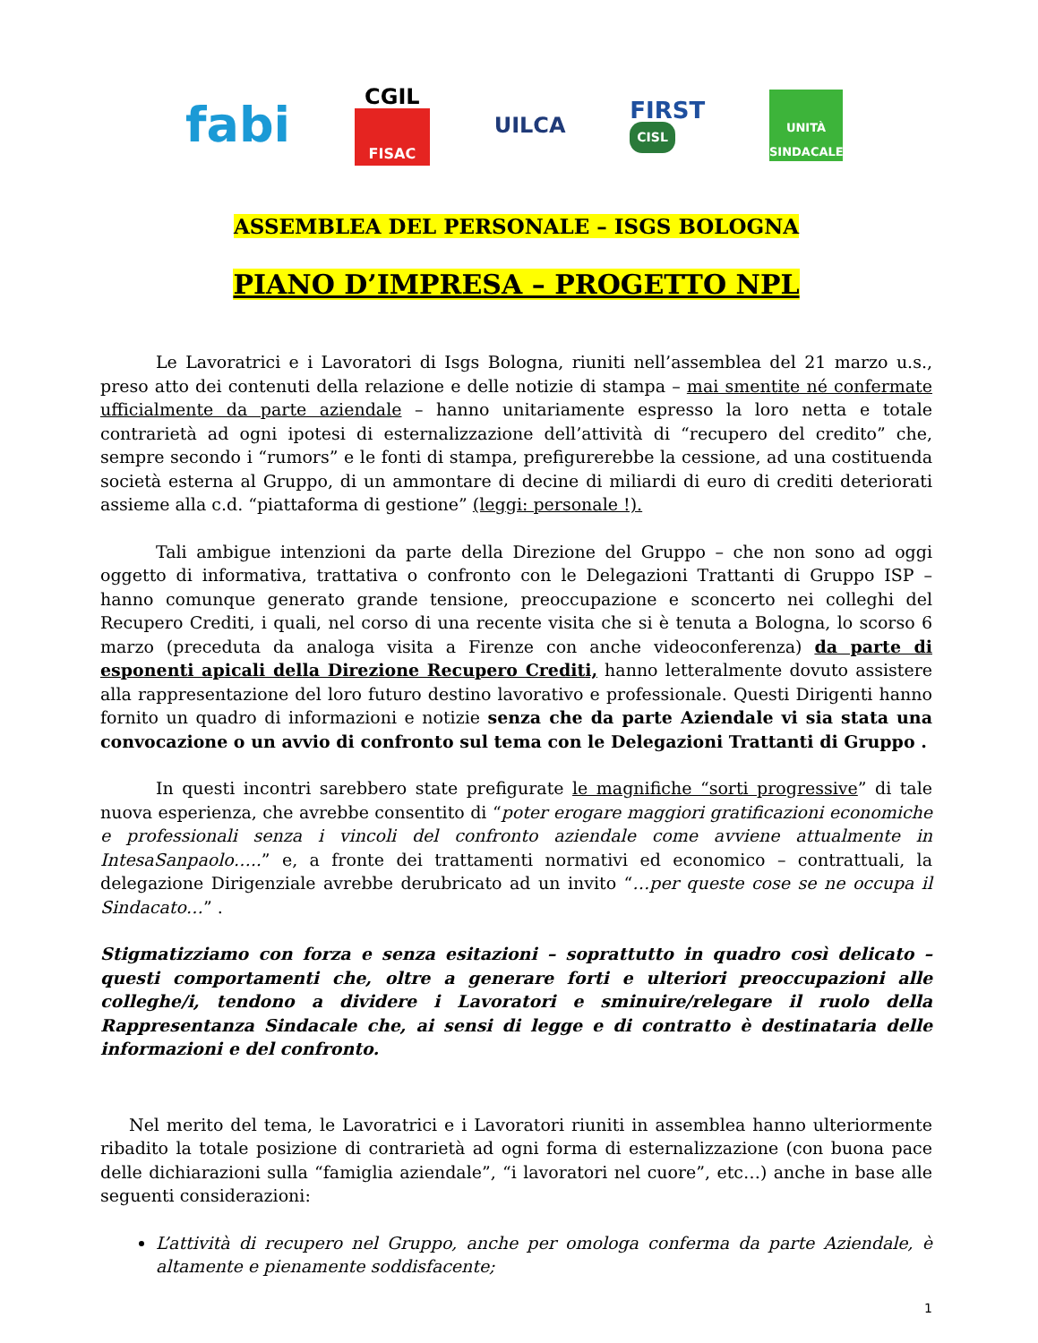fabi
CGIL
FISAC
UILCA
FIRST
CISL
UNITÀ
SINDACALE
ASSEMBLEA DEL PERSONALE – ISGS BOLOGNA
PIANO D’IMPRESA – PROGETTO NPL
Le Lavoratrici e i Lavoratori di Isgs Bologna, riuniti nell’assemblea del 21 marzo u.s., preso atto dei contenuti della relazione e delle notizie di stampa – mai smentite né confermate ufficialmente da parte aziendale – hanno unitariamente espresso la loro netta e totale contrarietà ad ogni ipotesi di esternalizzazione dell’attività di “recupero del credito” che, sempre secondo i “rumors” e le fonti di stampa, prefigurerebbe la cessione, ad una costituenda società esterna al Gruppo, di un ammontare di decine di miliardi di euro di crediti deteriorati assieme alla c.d. “piattaforma di gestione” (leggi: personale !).
Tali ambigue intenzioni da parte della Direzione del Gruppo – che non sono ad oggi oggetto di informativa, trattativa o confronto con le Delegazioni Trattanti di Gruppo ISP – hanno comunque generato grande tensione, preoccupazione e sconcerto nei colleghi del Recupero Crediti, i quali, nel corso di una recente visita che si è tenuta a Bologna, lo scorso 6 marzo (preceduta da analoga visita a Firenze con anche videoconferenza) da parte di esponenti apicali della Direzione Recupero Crediti, hanno letteralmente dovuto assistere alla rappresentazione del loro futuro destino lavorativo e professionale. Questi Dirigenti hanno fornito un quadro di informazioni e notizie senza che da parte Aziendale vi sia stata una convocazione o un avvio di confronto sul tema con le Delegazioni Trattanti di Gruppo .
In questi incontri sarebbero state prefigurate le magnifiche “sorti progressive” di tale nuova esperienza, che avrebbe consentito di “poter erogare maggiori gratificazioni economiche e professionali senza i vincoli del confronto aziendale come avviene attualmente in IntesaSanpaolo…..” e, a fronte dei trattamenti normativi ed economico – contrattuali, la delegazione Dirigenziale avrebbe derubricato ad un invito “…per queste cose se ne occupa il Sindacato…” .
Stigmatizziamo con forza e senza esitazioni – soprattutto in quadro così delicato – questi comportamenti che, oltre a generare forti e ulteriori preoccupazioni alle colleghe/i, tendono a dividere i Lavoratori e sminuire/relegare il ruolo della Rappresentanza Sindacale che, ai sensi di legge e di contratto è destinataria delle informazioni e del confronto.
Nel merito del tema, le Lavoratrici e i Lavoratori riuniti in assemblea hanno ulteriormente ribadito la totale posizione di contrarietà ad ogni forma di esternalizzazione (con buona pace delle dichiarazioni sulla “famiglia aziendale”, “i lavoratori nel cuore”, etc…) anche in base alle seguenti considerazioni:
L’attività di recupero nel Gruppo, anche per omologa conferma da parte Aziendale, è altamente e pienamente soddisfacente;
1